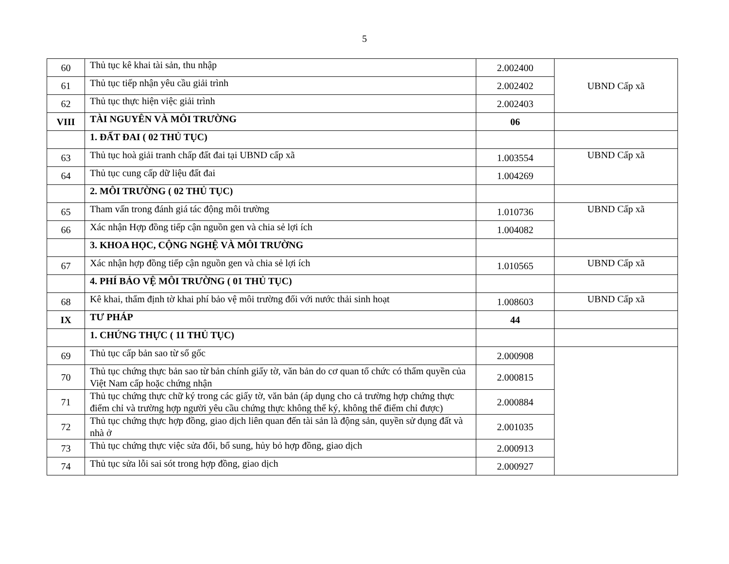5
| 60 | Thủ tục kê khai tài sản, thu nhập | 2.002400 | UBND Cấp xã |
| 61 | Thủ tục tiếp nhận yêu cầu giải trình | 2.002402 | |
| 62 | Thủ tục thực hiện việc giải trình | 2.002403 | |
| VIII | TÀI NGUYÊN VÀ MÔI TRƯỜNG | 06 | |
| | 1. ĐẤT ĐAI ( 02 THỦ TỤC) | | |
| 63 | Thủ tục hoà giải tranh chấp đất đai tại UBND cấp xã | 1.003554 | UBND Cấp xã |
| 64 | Thủ tục cung cấp dữ liệu đất đai | 1.004269 | |
| | 2. MÔI TRƯỜNG ( 02 THỦ TỤC) | | |
| 65 | Tham vấn trong đánh giá tác động môi trường | 1.010736 | UBND Cấp xã |
| 66 | Xác nhận Hợp đồng tiếp cận nguồn gen và chia sẻ lợi ích | 1.004082 | |
| | 3. KHOA HỌC, CỘNG NGHỆ VÀ MÔI TRƯỜNG | | |
| 67 | Xác nhận hợp đồng tiếp cận nguồn gen và chia sẻ lợi ích | 1.010565 | UBND Cấp xã |
| | 4. PHÍ BẢO VỆ MÔI TRƯỜNG ( 01 THỦ TỤC) | | |
| 68 | Kê khai, thẩm định tờ khai phí bảo vệ môi trường đối với nước thải sinh hoạt | 1.008603 | UBND Cấp xã |
| IX | TƯ PHÁP | 44 | |
| | 1. CHỨNG THỰC ( 11 THỦ TỤC) | | |
| 69 | Thủ tục cấp bản sao từ sổ gốc | 2.000908 | |
| 70 | Thủ tục chứng thực bản sao từ bản chính giấy tờ, văn bản do cơ quan tổ chức có thẩm quyền của Việt Nam cấp hoặc chứng nhận | 2.000815 | |
| 71 | Thủ tục chứng thực chữ ký trong các giấy tờ, văn bản (áp dụng cho cả trường hợp chứng thực điểm chỉ và trường hợp người yêu cầu chứng thực không thể ký, không thể điểm chỉ được) | 2.000884 | |
| 72 | Thủ tục chứng thực hợp đồng, giao dịch liên quan đến tài sản là động sản, quyền sử dụng đất và nhà ở | 2.001035 | |
| 73 | Thủ tục chứng thực việc sửa đổi, bổ sung, hủy bỏ hợp đồng, giao dịch | 2.000913 | |
| 74 | Thủ tục sửa lỗi sai sót trong hợp đồng, giao dịch | 2.000927 | |